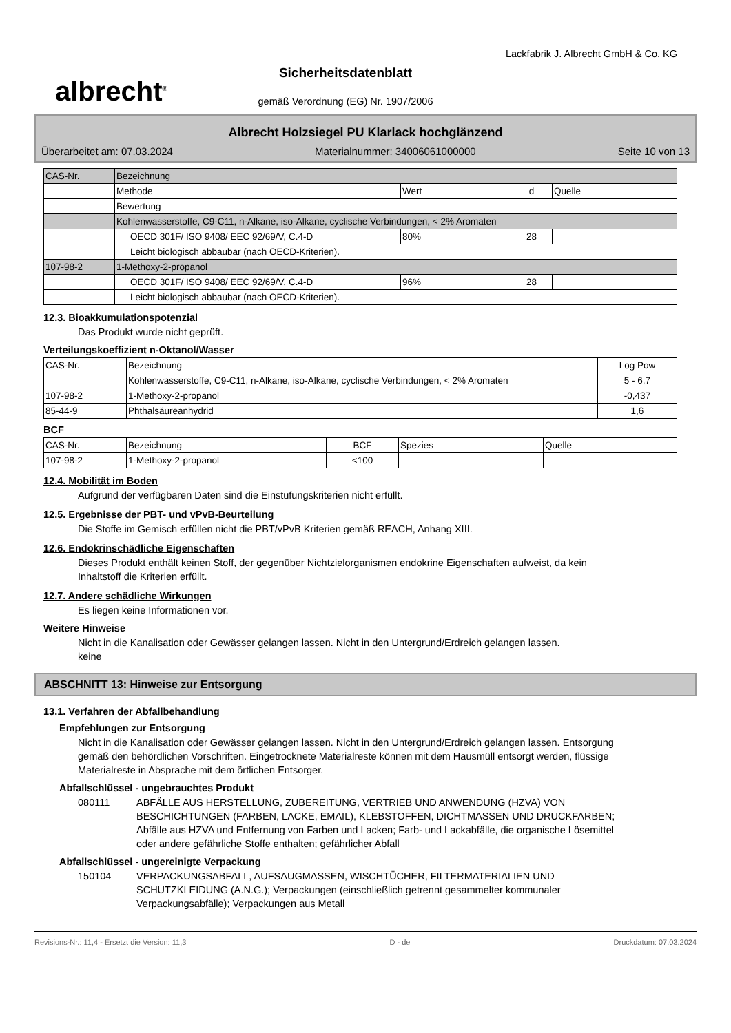albrecht<sup>®</sup>
Sicherheitsdatenblatt
gemäß Verordnung (EG) Nr. 1907/2006
Lackfabrik J. Albrecht GmbH & Co. KG
Albrecht Holzsiegel PU Klarlack hochglänzend
Überarbeitet am: 07.03.2024 Materialnummer: 34006061000000 Seite 10 von 13
| CAS-Nr. | Bezeichnung | | | |
| | Methode | Wert | d | Quelle |
| | Bewertung | | | |
| | Kohlenwasserstoffe, C9-C11, n-Alkane, iso-Alkane, cyclische Verbindungen, < 2% Aromaten | | | |
| | OECD 301F/ ISO 9408/ EEC 92/69/V, C.4-D | 80% | 28 | |
| | Leicht biologisch abbaubar (nach OECD-Kriterien). | | | |
| 107-98-2 | 1-Methoxy-2-propanol | | | |
| | OECD 301F/ ISO 9408/ EEC 92/69/V, C.4-D | 96% | 28 | |
| | Leicht biologisch abbaubar (nach OECD-Kriterien). | | | |
12.3. Bioakkumulationspotenzial
Das Produkt wurde nicht geprüft.
Verteilungskoeffizient n-Oktanol/Wasser
| CAS-Nr. | Bezeichnung | Log Pow |
| | Kohlenwasserstoffe, C9-C11, n-Alkane, iso-Alkane, cyclische Verbindungen, < 2% Aromaten | 5 - 6,7 |
| 107-98-2 | 1-Methoxy-2-propanol | -0,437 |
| 85-44-9 | Phthalsäureanhydrid | 1,6 |
BCF
| CAS-Nr. | Bezeichnung | BCF | Spezies | Quelle |
| 107-98-2 | 1-Methoxy-2-propanol | <100 | | |
12.4. Mobilität im Boden
Aufgrund der verfügbaren Daten sind die Einstufungskriterien nicht erfüllt.
12.5. Ergebnisse der PBT- und vPvB-Beurteilung
Die Stoffe im Gemisch erfüllen nicht die PBT/vPvB Kriterien gemäß REACH, Anhang XIII.
12.6. Endokrinschädliche Eigenschaften
Dieses Produkt enthält keinen Stoff, der gegenüber Nichtzielorganismen endokrine Eigenschaften aufweist, da kein Inhaltstoff die Kriterien erfüllt.
12.7. Andere schädliche Wirkungen
Es liegen keine Informationen vor.
Weitere Hinweise
Nicht in die Kanalisation oder Gewässer gelangen lassen. Nicht in den Untergrund/Erdreich gelangen lassen.
keine
ABSCHNITT 13: Hinweise zur Entsorgung
13.1. Verfahren der Abfallbehandlung
Empfehlungen zur Entsorgung
Nicht in die Kanalisation oder Gewässer gelangen lassen. Nicht in den Untergrund/Erdreich gelangen lassen. Entsorgung gemäß den behördlichen Vorschriften. Eingetrocknete Materialreste können mit dem Hausmüll entsorgt werden, flüssige Materialreste in Absprache mit dem örtlichen Entsorger.
Abfallschlüssel - ungebrauchtes Produkt
080111 ABFÄLLE AUS HERSTELLUNG, ZUBEREITUNG, VERTRIEB UND ANWENDUNG (HZVA) VON BESCHICHTUNGEN (FARBEN, LACKE, EMAIL), KLEBSTOFFEN, DICHTMASSEN UND DRUCKFARBEN; Abfälle aus HZVA und Entfernung von Farben und Lacken; Farb- und Lackabfälle, die organische Lösemittel oder andere gefährliche Stoffe enthalten; gefährlicher Abfall
Abfallschlüssel - ungereinigte Verpackung
150104 VERPACKUNGSABFALL, AUFSAUGMASSEN, WISCHTÜCHER, FILTERMATERIALIEN UND SCHUTZKLEIDUNG (A.N.G.); Verpackungen (einschließlich getrennt gesammelter kommunaler Verpackungsabfälle); Verpackungen aus Metall
Revisions-Nr.: 11,4 - Ersetzt die Version: 11,3 D - de Druckdatum: 07.03.2024